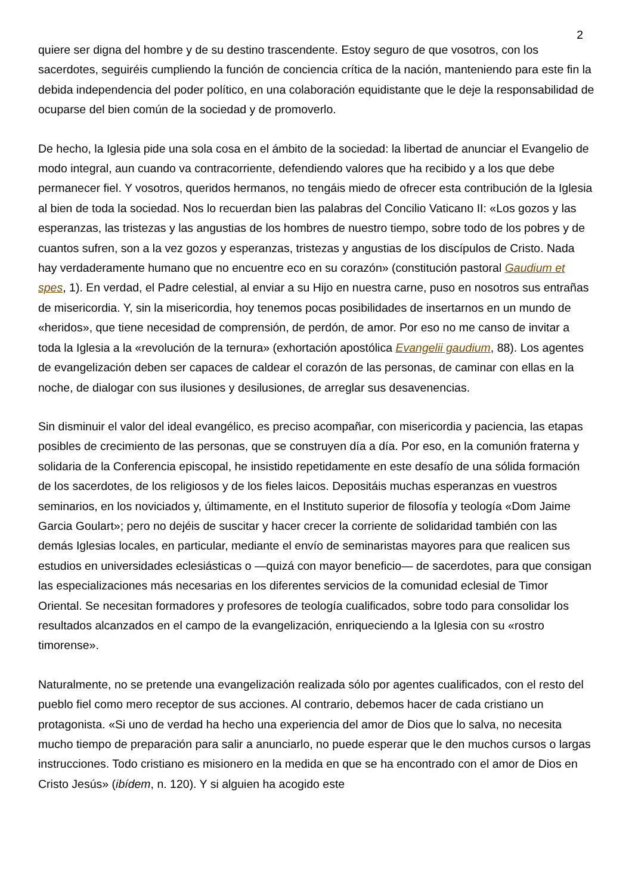2
quiere ser digna del hombre y de su destino trascendente. Estoy seguro de que vosotros, con los sacerdotes, seguiréis cumpliendo la función de conciencia crítica de la nación, manteniendo para este fin la debida independencia del poder político, en una colaboración equidistante que le deje la responsabilidad de ocuparse del bien común de la sociedad y de promoverlo.
De hecho, la Iglesia pide una sola cosa en el ámbito de la sociedad: la libertad de anunciar el Evangelio de modo integral, aun cuando va contracorriente, defendiendo valores que ha recibido y a los que debe permanecer fiel. Y vosotros, queridos hermanos, no tengáis miedo de ofrecer esta contribución de la Iglesia al bien de toda la sociedad. Nos lo recuerdan bien las palabras del Concilio Vaticano II: «Los gozos y las esperanzas, las tristezas y las angustias de los hombres de nuestro tiempo, sobre todo de los pobres y de cuantos sufren, son a la vez gozos y esperanzas, tristezas y angustias de los discípulos de Cristo. Nada hay verdaderamente humano que no encuentre eco en su corazón» (constitución pastoral Gaudium et spes, 1). En verdad, el Padre celestial, al enviar a su Hijo en nuestra carne, puso en nosotros sus entrañas de misericordia. Y, sin la misericordia, hoy tenemos pocas posibilidades de insertarnos en un mundo de «heridos», que tiene necesidad de comprensión, de perdón, de amor. Por eso no me canso de invitar a toda la Iglesia a la «revolución de la ternura» (exhortación apostólica Evangelii gaudium, 88). Los agentes de evangelización deben ser capaces de caldear el corazón de las personas, de caminar con ellas en la noche, de dialogar con sus ilusiones y desilusiones, de arreglar sus desavenencias.
Sin disminuir el valor del ideal evangélico, es preciso acompañar, con misericordia y paciencia, las etapas posibles de crecimiento de las personas, que se construyen día a día. Por eso, en la comunión fraterna y solidaria de la Conferencia episcopal, he insistido repetidamente en este desafío de una sólida formación de los sacerdotes, de los religiosos y de los fieles laicos. Depositáis muchas esperanzas en vuestros seminarios, en los noviciados y, últimamente, en el Instituto superior de filosofía y teología «Dom Jaime Garcia Goulart»; pero no dejéis de suscitar y hacer crecer la corriente de solidaridad también con las demás Iglesias locales, en particular, mediante el envío de seminaristas mayores para que realicen sus estudios en universidades eclesiásticas o —quizá con mayor beneficio— de sacerdotes, para que consigan las especializaciones más necesarias en los diferentes servicios de la comunidad eclesial de Timor Oriental. Se necesitan formadores y profesores de teología cualificados, sobre todo para consolidar los resultados alcanzados en el campo de la evangelización, enriqueciendo a la Iglesia con su «rostro timorense».
Naturalmente, no se pretende una evangelización realizada sólo por agentes cualificados, con el resto del pueblo fiel como mero receptor de sus acciones. Al contrario, debemos hacer de cada cristiano un protagonista. «Si uno de verdad ha hecho una experiencia del amor de Dios que lo salva, no necesita mucho tiempo de preparación para salir a anunciarlo, no puede esperar que le den muchos cursos o largas instrucciones. Todo cristiano es misionero en la medida en que se ha encontrado con el amor de Dios en Cristo Jesús» (ibídem, n. 120). Y si alguien ha acogido este